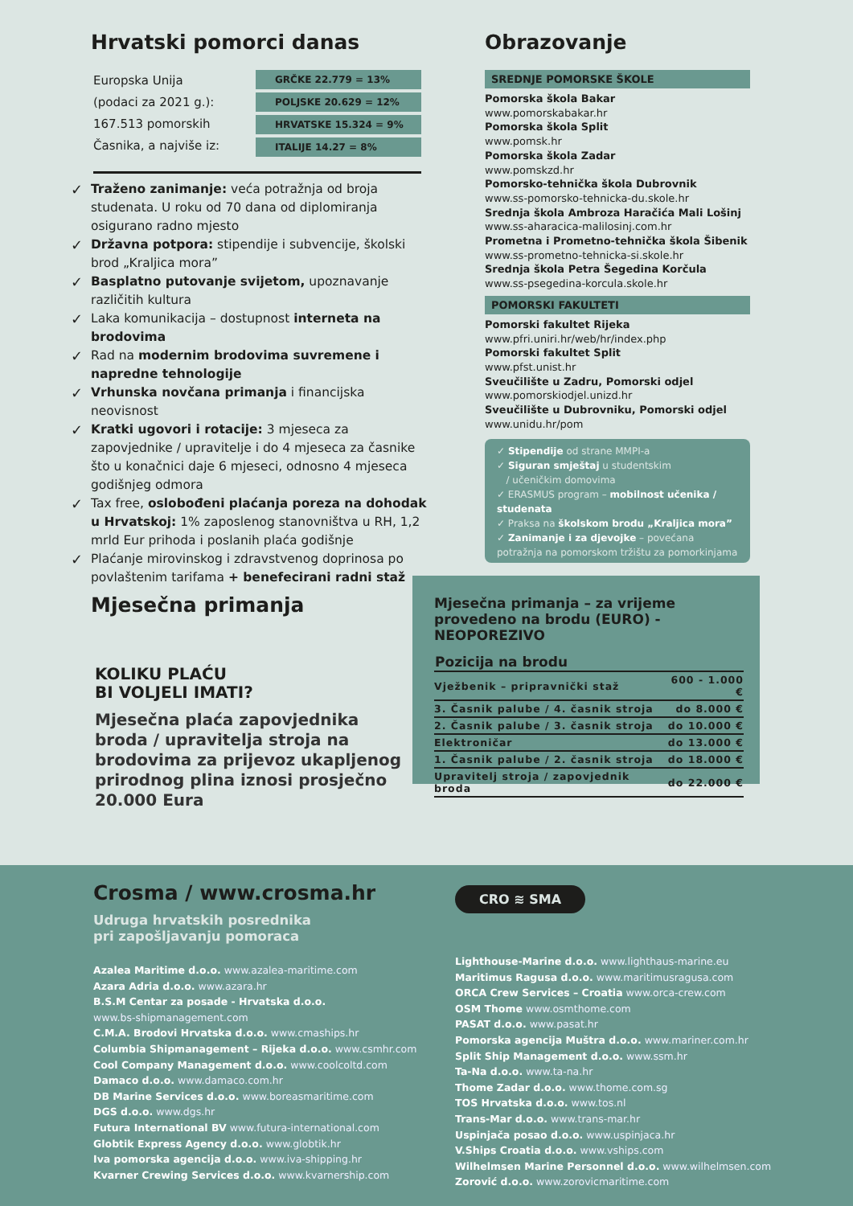Hrvatski pomorci danas
Europska Unija
(podaci za 2021 g.):
167.513 pomorskih
Časnika, a najviše iz:
GRČKE 22.779 = 13%
POLJSKE 20.629 = 12%
HRVATSKE 15.324 = 9%
ITALIJE 14.27 = 8%
✓ Traženo zanimanje: veća potražnja od broja studenata. U roku od 70 dana od diplomiranja osigurano radno mjesto
✓ Državna potpora: stipendije i subvencije, školski brod „Kraljica mora”
✓ Basplatno putovanje svijetom, upoznavanje različitih kultura
✓ Laka komunikacija – dostupnost interneta na brodovima
✓ Rad na modernim brodovima suvremene i napredne tehnologije
✓ Vrhunska novčana primanja i financijska neovisnost
✓ Kratki ugovori i rotacije: 3 mjeseca za zapovjednike / upravitelje i do 4 mjeseca za časnike što u konačnici daje 6 mjeseci, odnosno 4 mjeseca godišnjeg odmora
✓ Tax free, oslobođeni plaćanja poreza na dohodak u Hrvatskoj: 1% zaposlenog stanovništva u RH, 1,2 mrld Eur prihoda i poslanih plaća godišnje
✓ Plaćanje mirovinskog i zdravstvenog doprinosa po povlaštenim tarifama + benefecirani radni staž
Obrazovanje
SREDNJE POMORSKE ŠKOLE
Pomorska škola Bakar
www.pomorskabakar.hr
Pomorska škola Split
www.pomsk.hr
Pomorska škola Zadar
www.pomskzd.hr
Pomorsko-tehnička škola Dubrovnik
www.ss-pomorsko-tehnicka-du.skole.hr
Srednja škola Ambroza Haračića Mali Lošinj
www.ss-aharacica-malilosinj.com.hr
Prometna i Prometno-tehnička škola Šibenik
www.ss-prometno-tehnicka-si.skole.hr
Srednja škola Petra Šegedina Korčula
www.ss-psegedina-korcula.skole.hr
POMORSKI FAKULTETI
Pomorski fakultet Rijeka
www.pfri.uniri.hr/web/hr/index.php
Pomorski fakultet Split
www.pfst.unist.hr
Sveučilište u Zadru, Pomorski odjel
www.pomorskiodjel.unizd.hr
Sveučilište u Dubrovniku, Pomorski odjel
www.unidu.hr/pom
✓ Stipendije od strane MMPI-a
✓ Siguran smještaj u studentskim
/ učeničkim domovima
✓ ERASMUS program – mobilnost učenika / studenata
✓ Praksa na školskom brodu „Kraljica mora”
✓ Zanimanje i za djevojke – povećana potražnja na pomorskom tržištu za pomorkinjama
Mjesečna primanja
KOLIKU PLAĆU
BI VOLJELI IMATI?
Mjesečna plaća zapovjednika broda / upravitelja stroja na brodovima za prijevoz ukapljenog prirodnog plina iznosi prosječno 20.000 Eura
Mjesečna primanja – za vrijeme provedeno na brodu (EURO) - NEOPOREZIVO
| Pozicija na brodu | |
| --- | --- |
| Vježbenik – pripravnički staž | 600 - 1.000 € |
| 3. Časnik palube / 4. časnik stroja | do 8.000 € |
| 2. Časnik palube / 3. časnik stroja | do 10.000 € |
| Elektroničar | do 13.000 € |
| 1. Časnik palube / 2. časnik stroja | do 18.000 € |
| Upravitelj stroja / zapovjednik broda | do 22.000 € |
Crosma / www.crosma.hr
Udruga hrvatskih posrednika
pri zapošljavanju pomoraca
Azalea Maritime d.o.o. www.azalea-maritime.com
Azara Adria d.o.o. www.azara.hr
B.S.M Centar za posade - Hrvatska d.o.o.
www.bs-shipmanagement.com
C.M.A. Brodovi Hrvatska d.o.o. www.cmaships.hr
Columbia Shipmanagement – Rijeka d.o.o. www.csmhr.com
Cool Company Management d.o.o. www.coolcoltd.com
Damaco d.o.o. www.damaco.com.hr
DB Marine Services d.o.o. www.boreasmaritime.com
DGS d.o.o. www.dgs.hr
Futura International BV www.futura-international.com
Globtik Express Agency d.o.o. www.globtik.hr
Iva pomorska agencija d.o.o. www.iva-shipping.hr
Kvarner Crewing Services d.o.o. www.kvarnership.com
CRO ≋ SMA
Lighthouse-Marine d.o.o. www.lighthaus-marine.eu
Maritimus Ragusa d.o.o. www.maritimusragusa.com
ORCA Crew Services – Croatia www.orca-crew.com
OSM Thome www.osmthome.com
PASAT d.o.o. www.pasat.hr
Pomorska agencija Muštra d.o.o. www.mariner.com.hr
Split Ship Management d.o.o. www.ssm.hr
Ta-Na d.o.o. www.ta-na.hr
Thome Zadar d.o.o. www.thome.com.sg
TOS Hrvatska d.o.o. www.tos.nl
Trans-Mar d.o.o. www.trans-mar.hr
Uspinjača posao d.o.o. www.uspinjaca.hr
V.Ships Croatia d.o.o. www.vships.com
Wilhelmsen Marine Personnel d.o.o. www.wilhelmsen.com
Zorović d.o.o. www.zorovicmaritime.com